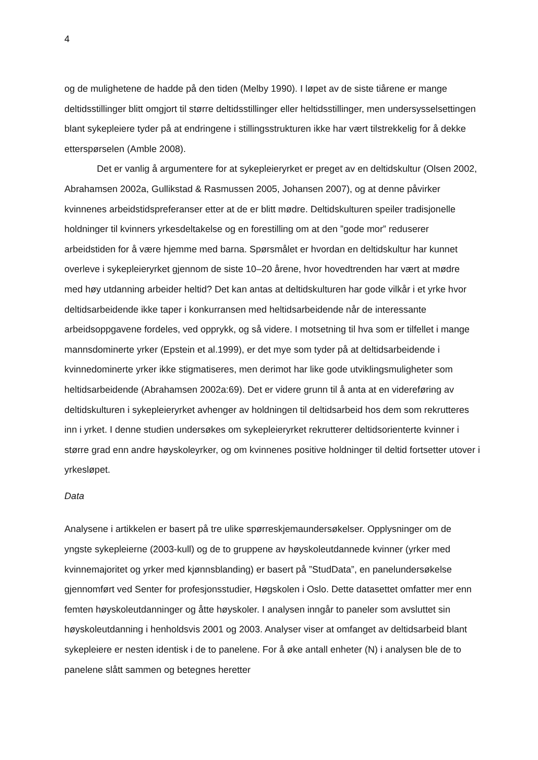4
og de mulighetene de hadde på den tiden (Melby 1990). I løpet av de siste tiårene er mange deltidsstillinger blitt omgjort til større deltidsstillinger eller heltidsstillinger, men undersysselsettingen blant sykepleiere tyder på at endringene i stillingsstrukturen ikke har vært tilstrekkelig for å dekke etterspørselen (Amble 2008).
Det er vanlig å argumentere for at sykepleieryrket er preget av en deltidskultur (Olsen 2002, Abrahamsen 2002a, Gullikstad & Rasmussen 2005, Johansen 2007), og at denne påvirker kvinnenes arbeidstidspreferanser etter at de er blitt mødre. Deltidskulturen speiler tradisjonelle holdninger til kvinners yrkesdeltakelse og en forestilling om at den ”gode mor” reduserer arbeidstiden for å være hjemme med barna. Spørsmålet er hvordan en deltidskultur har kunnet overleve i sykepleieryrket gjennom de siste 10–20 årene, hvor hovedtrenden har vært at mødre med høy utdanning arbeider heltid? Det kan antas at deltidskulturen har gode vilkår i et yrke hvor deltidsarbeidende ikke taper i konkurransen med heltidsarbeidende når de interessante arbeidsoppgavene fordeles, ved opprykk, og så videre. I motsetning til hva som er tilfellet i mange mannsdominerte yrker (Epstein et al.1999), er det mye som tyder på at deltidsarbeidende i kvinnedominerte yrker ikke stigmatiseres, men derimot har like gode utviklingsmuligheter som heltidsarbeidende (Abrahamsen 2002a:69). Det er videre grunn til å anta at en videreføring av deltidskulturen i sykepleieryrket avhenger av holdningen til deltidsarbeid hos dem som rekrutteres inn i yrket. I denne studien undersøkes om sykepleieryrket rekrutterer deltidsorienterte kvinner i større grad enn andre høyskoleyrker, og om kvinnenes positive holdninger til deltid fortsetter utover i yrkesløpet.
Data
Analysene i artikkelen er basert på tre ulike spørreskjemaundersøkelser. Opplysninger om de yngste sykepleierne (2003-kull) og de to gruppene av høyskoleutdannede kvinner (yrker med kvinnemajoritet og yrker med kjønnsblanding) er basert på ”StudData”, en panelundersøkelse gjennomført ved Senter for profesjonsstudier, Høgskolen i Oslo. Dette datasettet omfatter mer enn femten høyskoleutdanninger og åtte høyskoler. I analysen inngår to paneler som avsluttet sin høyskoleutdanning i henholdsvis 2001 og 2003. Analyser viser at omfanget av deltidsarbeid blant sykepleiere er nesten identisk i de to panelene. For å øke antall enheter (N) i analysen ble de to panelene slått sammen og betegnes heretter